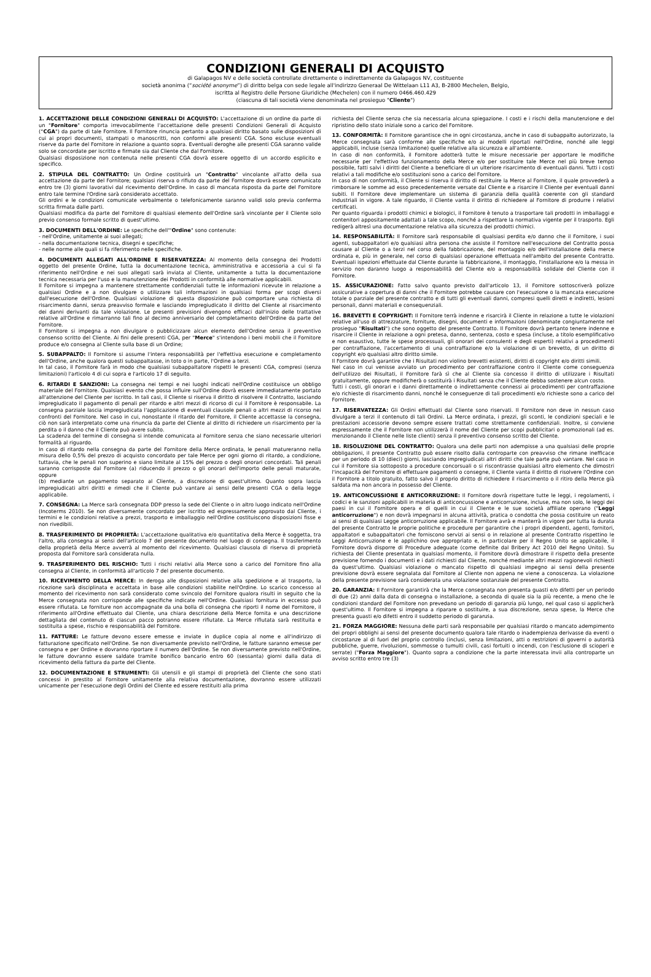CONDIZIONI GENERALI DI ACQUISTO
di Galapagos NV e delle società controllate direttamente o indirettamente da Galapagos NV, costituente
società anonima (“société anonyme”) di diritto belga con sede legale all'indirizzo Generaal De Wittelaan L11 A3, B-2800 Mechelen, Belgio,
iscritta al Registro delle Persone Giuridiche (Mechelen) con il numero 0466.460.429
(ciascuna di tali società viene denominata nel prosieguo "Cliente")
1. ACCETTAZIONE DELLE CONDIZIONI GENERALI DI ACQUISTO: L'accettazione di un ordine da parte di un "Fornitore" comporta irrevocabilmente l'accettazione delle presenti Condizioni Generali di Acquisto (“CGA") da parte di tale Fornitore. Il Fornitore rinuncia pertanto a qualsiasi diritto basato sulle disposizioni di cui ai propri documenti, stampati o manoscritti, non conformi alle presenti CGA. Sono escluse eventuali riserve da parte del Fornitore in relazione a quanto sopra. Eventuali deroghe alle presenti CGA saranno valide solo se concordate per iscritto e firmate sia dal Cliente che dal Fornitore.
Qualsiasi disposizione non contenuta nelle presenti CGA dovrà essere oggetto di un accordo esplicito e specifico.
2. STIPULA DEL CONTRATTO: Un Ordine costituirà un "Contratto" vincolante all'atto della sua accettazione da parte del Fornitore; qualsiasi riserva o rifiuto da parte del Fornitore dovrà essere comunicato entro tre (3) giorni lavorativi dal ricevimento dell'Ordine. In caso di mancata risposta da parte del Fornitore entro tale termine l'Ordine sarà considerato accettato.
Gli ordini e le condizioni comunicate verbalmente o telefonicamente saranno validi solo previa conferma scritta firmata dalle parti.
Qualsiasi modifica da parte del Fornitore di qualsiasi elemento dell'Ordine sarà vincolante per il Cliente solo previo consenso formale scritto di quest'ultimo.
3. DOCUMENTI DELL'ORDINE: Le specifiche dell'"Ordine" sono contenute:
- nell'Ordine, unitamente ai suoi allegati;
- nella documentazione tecnica, disegni e specifiche;
- nelle norme alle quali si fa riferimento nelle specifiche.
4. DOCUMENTI ALLEGATI ALL'ORDINE E RISERVATEZZA: Al momento della consegna dei Prodotti oggetto del presente Ordine, tutta la documentazione tecnica, amministrativa e accessoria a cui si fa riferimento nell'Ordine e nei suoi allegati sarà inviata al Cliente, unitamente a tutta la documentazione tecnica necessaria per l'uso e la manutenzione dei Prodotti in conformità alle normative applicabili.
Il Fornitore si impegna a mantenere strettamente confidenziali tutte le informazioni ricevute in relazione a qualsiasi Ordine e a non divulgare o utilizzare tali informazioni in qualsiasi forma per scopi diversi dall'esecuzione dell'Ordine. Qualsiasi violazione di questa disposizione può comportare una richiesta di risarcimento danni, senza preavviso formale e lasciando impregiudicato il diritto del Cliente al risarcimento dei danni derivanti da tale violazione. Le presenti previsioni divengono efficaci dall'inizio delle trattative relative all'Ordine e rimarranno tali fino al decimo anniversario del completamento dell'Ordine da parte del Fornitore.
Il Fornitore si impegna a non divulgare o pubblicizzare alcun elemento dell'Ordine senza il preventivo consenso scritto del Cliente. Ai fini delle presenti CGA, per "Merce" s'intendono i beni mobili che il Fornitore produce e/o consegna al Cliente sulla base di un Ordine;
5. SUBAPPALTO: Il Fornitore si assume l'intera responsabilità per l'effettiva esecuzione e completamento dell'Ordine, anche qualora questi subappaltasse, in toto o in parte, l'Ordine a terzi.
In tal caso, il Fornitore farà in modo che qualsiasi subappaltatore rispetti le presenti CGA, compresi (senza limitazioni) l'articolo 4 di cui sopra e l'articolo 17 di seguito.
6. RITARDI E SANZIONI: La consegna nei tempi e nei luoghi indicati nell'Ordine costituisce un obbligo materiale del Fornitore. Qualsiasi evento che possa influire sull'Ordine dovrà essere immediatamente portato all'attenzione del Cliente per iscritto. In tali casi, il Cliente si riserva il diritto di risolvere il Contratto, lasciando impregiudicato il pagamento di penali per ritardo e altri mezzi di ricorso di cui il Fornitore è responsabile. La consegna parziale lascia impregiudicata l'applicazione di eventuali clausole penali o altri mezzi di ricorso nei confronti del Fornitore. Nel caso in cui, nonostante il ritardo del Fornitore, il Cliente accettasse la consegna, ciò non sarà interpretato come una rinuncia da parte del Cliente al diritto di richiedere un risarcimento per la perdita o il danno che il Cliente può avere subito.
La scadenza del termine di consegna si intende comunicata al Fornitore senza che siano necessarie ulteriori formalità al riguardo.
In caso di ritardo nella consegna da parte del Fornitore della Merce ordinata, le penali matureranno nella misura dello 0,5% del prezzo di acquisto concordato per tale Merce per ogni giorno di ritardo, a condizione, tuttavia, che le penali non superino e siano limitate al 15% del prezzo o degli onorari concordati. Tali penali saranno corrisposte dal Fornitore (a) riducendo il prezzo o gli onorari dell'importo delle penali maturate, oppure
(b) mediante un pagamento separato al Cliente, a discrezione di quest'ultimo. Quanto sopra lascia impregiudicati altri diritti e rimedi che il Cliente può vantare ai sensi delle presenti CGA o della legge applicabile.
7. CONSEGNA: La Merce sarà consegnata DDP presso la sede del Cliente o in altro luogo indicato nell'Ordine (Incoterms 2010). Se non diversamente concordato per iscritto ed espressamente approvato dal Cliente, i termini e le condizioni relative a prezzi, trasporto e imballaggio nell'Ordine costituiscono disposizioni fisse e non rivedibili.
8. TRASFERIMENTO DI PROPRIETÀ: L'accettazione qualitativa e/o quantitativa della Merce è soggetta, tra l'altro, alla consegna ai sensi dell'articolo 7 del presente documento nel luogo di consegna. Il trasferimento della proprietà della Merce avverrà al momento del ricevimento. Qualsiasi clausola di riserva di proprietà proposta dal Fornitore sarà considerata nulla.
9. TRASFERIMENTO DEL RISCHIO: Tutti i rischi relativi alla Merce sono a carico del Fornitore fino alla consegna al Cliente, in conformità all'articolo 7 del presente documento.
10. RICEVIMENTO DELLA MERCE: In deroga alle disposizioni relative alla spedizione e al trasporto, la ricezione sarà disciplinata e accettata in base alle condizioni stabilite nell'Ordine. Lo scarico concesso al momento del ricevimento non sarà considerato come svincolo del Fornitore qualora risulti in seguito che la Merce consegnata non corrisponde alle specifiche indicate nell'Ordine. Qualsiasi fornitura in eccesso può essere rifiutata. Le forniture non accompagnate da una bolla di consegna che riporti il nome del Fornitore, il riferimento all'Ordine effettuato dal Cliente, una chiara descrizione della Merce fornita e una descrizione dettagliata del contenuto di ciascun pacco potranno essere rifiutate. La Merce rifiutata sarà restituita e sostituita a spese, rischio e responsabilità del Fornitore.
11. FATTURE: Le fatture devono essere emesse e inviate in duplice copia al nome e all'indirizzo di fatturazione specificato nell'Ordine. Se non diversamente previsto nell'Ordine, le fatture saranno emesse per consegna e per Ordine e dovranno riportare il numero dell'Ordine. Se non diversamente previsto nell'Ordine, le fatture dovranno essere saldate tramite bonifico bancario entro 60 (sessanta) giorni dalla data di ricevimento della fattura da parte del Cliente.
12. DOCUMENTAZIONE E STRUMENTI: Gli utensili e gli stampi di proprietà del Cliente che sono stati concessi in prestito al Fornitore unitamente alla relativa documentazione, dovranno essere utilizzati unicamente per l'esecuzione degli Ordini del Cliente ed essere restituiti alla prima
richiesta del Cliente senza che sia necessaria alcuna spiegazione. I costi e i rischi della manutenzione e del ripristino dello stato iniziale sono a carico del Fornitore.
13. CONFORMITÀ: Il Fornitore garantisce che in ogni circostanza, anche in caso di subappalto autorizzato, la Merce consegnata sarà conforme alle specifiche e/o ai modelli riportati nell'Ordine, nonché alle leggi applicabili, incluse (senza limitazione) quelle relative alla sicurezza e all'ambiente.
In caso di non conformità, il Fornitore adotterà tutte le misure necessarie per apportare le modifiche necessarie per l'effettivo funzionamento della Merce e/o per sostituire tale Merce nel più breve tempo possibile, fatti salvi i diritti del Cliente a beneficiare di un ulteriore risarcimento di eventuali danni. Tutti i costi relativi a tali modifiche e/o sostituzioni sono a carico del Fornitore.
In caso di non conformità, il Cliente si riserva il diritto di restituire la Merce al Fornitore, il quale provvederà a rimborsare le somme ad esso precedentemente versate dal Cliente e a risarcire il Cliente per eventuali danni subiti. Il Fornitore deve implementare un sistema di garanzia della qualità coerente con gli standard industriali in vigore. A tale riguardo, il Cliente vanta il diritto di richiedere al Fornitore di produrre i relativi certificati.
Per quanto riguarda i prodotti chimici e biologici, il Fornitore è tenuto a trasportare tali prodotti in imballaggi e contenitori appositamente adattati a tale scopo, nonché a rispettare la normativa vigente per il trasporto. Egli redigerà altresì una documentazione relativa alla sicurezza dei prodotti chimici.
14. RESPONSABILITÀ: Il Fornitore sarà responsabile di qualsiasi perdita e/o danno che il Fornitore, i suoi agenti, subappaltatori e/o qualsiasi altra persona che assiste il Fornitore nell'esecuzione del Contratto possa causare al Cliente o a terzi nel corso della fabbricazione, del montaggio e/o dell'installazione della merce ordinata e, più in generale, nel corso di qualsiasi operazione effettuata nell'ambito del presente Contratto. Eventuali ispezioni effettuate dal Cliente durante la fabbricazione, il montaggio, l'installazione e/o la messa in servizio non daranno luogo a responsabilità del Cliente e/o a responsabilità solidale del Cliente con il Fornitore.
15. ASSICURAZIONE: Fatto salvo quanto previsto dall'articolo 13, il Fornitore sottoscriverà polizze assicurative a copertura di danni che il Fornitore potrebbe causare con l'esecuzione o la mancata esecuzione totale o parziale del presente contratto e di tutti gli eventuali danni, compresi quelli diretti e indiretti, lesioni personali, danni materiali e consequenziali.
16. BREVETTI E COPYRIGHT: Il Fornitore terrà indenne e risarcirà il Cliente in relazione a tutte le violazioni relative all'uso di attrezzature, forniture, disegni, documenti e informazioni (denominate congiuntamente nel prosieguo "Risultati") che sono oggetto del presente Contratto. Il Fornitore dovrà pertanto tenere indenne e risarcire il Cliente in relazione a ogni pretesa, danno, sentenza, costo e spesa (incluse, a titolo esemplificativo e non esaustivo, tutte le spese processuali, gli onorari dei consulenti e degli esperti) relativi a procedimenti per contraffazione, l'accertamento di una contraffazione e/o la violazione di un brevetto, di un diritto di copyright e/o qualsiasi altro diritto simile.
Il Fornitore dovrà garantire che i Risultati non violino brevetti esistenti, diritti di copyright e/o diritti simili.
Nel caso in cui venisse avviato un procedimento per contraffazione contro il Cliente come conseguenza dell'utilizzo dei Risultati, il Fornitore farà sì che al Cliente sia concesso il diritto di utilizzare i Risultati gratuitamente, oppure modificherà o sostituirà i Risultati senza che il Cliente debba sostenere alcun costo.
Tutti i costi, gli onorari e i danni direttamente o indirettamente connessi ai procedimenti per contraffazione e/o richieste di risarcimento danni, nonché le conseguenze di tali procedimenti e/o richieste sono a carico del Fornitore.
17. RISERVATEZZA: Gli Ordini effettuati dal Cliente sono riservati. Il Fornitore non deve in nessun caso divulgare a terzi il contenuto di tali Ordini. La Merce ordinata, i prezzi, gli sconti, le condizioni speciali e le prestazioni accessorie devono sempre essere trattati come strettamente confidenziali. Inoltre, si conviene espressamente che il Fornitore non utilizzerà il nome del Cliente per scopi pubblicitari o promozionali (ad es. menzionando il Cliente nelle liste clienti) senza il preventivo consenso scritto del Cliente.
18. RISOLUZIONE DEL CONTRATTO: Qualora una delle parti non adempisse a una qualsiasi delle proprie obbligazioni, il presente Contratto può essere risolto dalla controparte con preavviso che rimane inefficace per un periodo di 10 (dieci) giorni, lasciando impregiudicati altri diritti che tale parte può vantare. Nel caso in cui il Fornitore sia sottoposto a procedure concorsuali o si riscontrasse qualsiasi altro elemento che dimostri l'incapacità del Fornitore di effettuare pagamenti o consegne, il Cliente vanta il diritto di risolvere l'Ordine con il Fornitore a titolo gratuito, fatto salvo il proprio diritto di richiedere il risarcimento o il ritiro della Merce già saldata ma non ancora in possesso del Cliente.
19. ANTICONCUSSIONE E ANTICORRUZIONE: Il Fornitore dovrà rispettare tutte le leggi, i regolamenti, i codici e le sanzioni applicabili in materia di anticoncussione e anticorruzione, incluse, ma non solo, le leggi dei paesi in cui il Fornitore opera e di quelli in cui il Cliente e le sue società affiliate operano ("Leggi anticorruzione") e non dovrà impegnarsi in alcuna attività, pratica o condotta che possa costituire un reato ai sensi di qualsiasi Legge anticorruzione applicabile. Il Fornitore avrà e manterrà in vigore per tutta la durata del presente Contratto le proprie politiche e procedure per garantire che i propri dipendenti, agenti, fornitori, appaltatori e subappaltatori che forniscono servizi ai sensi o in relazione al presente Contratto rispettino le Leggi Anticorruzione e le applichino ove appropriato e, in particolare per il Regno Unito se applicabile, il Fornitore dovrà disporre di Procedure adeguate (come definite dal Bribery Act 2010 del Regno Unito). Su richiesta del Cliente presentata in qualsiasi momento, il Fornitore dovrà dimostrare il rispetto della presente previsione fornendo i documenti e i dati richiesti dal Cliente, nonché mediante altri mezzi ragionevoli richiesti da quest'ultimo. Qualsiasi violazione o mancato rispetto di qualsiasi impegno ai sensi della presente previsione dovrà essere segnalata dal Fornitore al Cliente non appena ne viene a conoscenza. La violazione della presente previsione sarà considerata una violazione sostanziale del presente Contratto.
20. GARANZIA: Il Fornitore garantirà che la Merce consegnata non presenta guasti e/o difetti per un periodo di due (2) anni dalla data di consegna o installazione, a seconda di quale sia la più recente, a meno che le condizioni standard del Fornitore non prevedano un periodo di garanzia più lungo, nel qual caso si applicherà quest'ultimo. Il Fornitore si impegna a riparare o sostituire, a sua discrezione, senza spese, la Merce che presenta guasti e/o difetti entro il suddetto periodo di garanzia.
21. FORZA MAGGIORE: Nessuna delle parti sarà responsabile per qualsiasi ritardo o mancato adempimento dei propri obblighi ai sensi del presente documento qualora tale ritardo o inadempienza derivasse da eventi o circostanze al di fuori del proprio controllo (inclusi, senza limitazioni, atti o restrizioni di governi o autorità pubbliche, guerre, rivoluzioni, sommosse o tumulti civili, casi fortuiti o incendi, con l'esclusione di scioperi e serrate) ("Forza Maggiore"). Quanto sopra a condizione che la parte interessata invii alla controparte un avviso scritto entro tre (3)